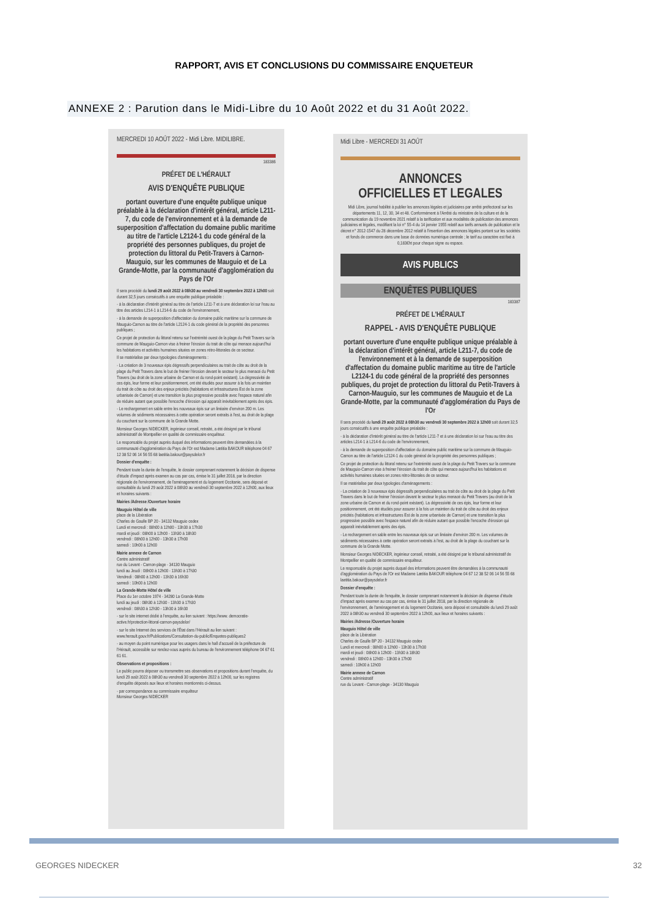RAPPORT, AVIS ET CONCLUSIONS DU COMMISSAIRE ENQUETEUR
ANNEXE 2 : Parution dans le Midi-Libre du 10 Août 2022 et du 31 Août 2022.
MERCREDI 10 AOÛT 2022 - Midi Libre. MIDILIBRE.
183386
PRÉFET DE L'HÉRAULT
AVIS D'ENQUÊTE PUBLIQUE
portant ouverture d'une enquête publique unique préalable à la déclaration d'intérêt général, article L211-7, du code de l'environnement et à la demande de superposition d'affectation du domaine public maritime au titre de l'article L2124-1 du code général de la propriété des personnes publiques, du projet de protection du littoral du Petit-Travers à Carnon-Mauguio, sur les communes de Mauguio et de La Grande-Motte, par la communauté d'agglomération du Pays de l'Or
Il sera procédé du lundi 29 août 2022 à 08h30 au vendredi 30 septembre 2022 à 12h00 soit durant 32,5 jours consécutifs à une enquête publique préalable :
- à la déclaration d'intérêt général au titre de l'article L211-7 et à une déclaration loi sur l'eau au titre des articles L214-1 à L214-6 du code de l'environnement,
- à la demande de superposition d'affectation du domaine public maritime sur la commune de Mauguio-Carnon au titre de l'article L2124-1 du code général de la propriété des personnes publiques ;
Ce projet de protection du littoral retenu sur l'extrémité ouest de la plage du Petit Travers sur la commune de Mauguio-Carnon vise à freiner l'érosion du trait de côte qui menace aujourd'hui les habitations et activités humaines situées en zones rétro-littorales de ce secteur.
Il se matérialise par deux typologies d'aménagements :
- La création de 3 nouveaux épis dégressifs perpendiculaires au trait de côte au droit de la plage du Petit Travers dans le but de freiner l'érosion devant le secteur le plus menacé du Petit Travers (au droit de la zone urbaine de Carnon et du rond-point existant). La dégressivité de ces épis, leur forme et leur positionnement, ont été étudiés pour assurer à la fois un maintien du trait de côte au droit des enjeux précités (habitations et infrastructures Est de la zone urbanisée de Carnon) et une transition la plus progressive possible avec l'espace naturel afin de réduire autant que possible l'encoche d'érosion qui apparaît inévitablement après des épis.
- Le rechargement en sable entre les nouveaux épis sur un linéaire d'environ 200 m. Les volumes de sédiments nécessaires à cette opération seront extraits à l'est, au droit de la plage du couchant sur la commune de la Grande Motte.
Monsieur Georges NIDECKER, ingénieur conseil, retraité, a été désigné par le tribunal administratif de Montpellier en qualité de commissaire enquêteur.
Le responsable du projet auprès duquel des informations peuvent être demandées à la communauté d'agglomération du Pays de l'Or est Madame Lætitia BAKOUR téléphone 04 67 12 38 52 06 14 56 55 68 laetitia.bakour@paysdelor.fr
Dossier d'enquête :
Pendant toute la durée de l'enquête, le dossier comprenant notamment la décision de dispense d'étude d'impact après examen au cas par cas, émise le 31 juillet 2018, par la direction régionale de l'environnement, de l'aménagement et du logement Occitanie, sera déposé et consultable du lundi 29 août 2022 à 08h30 au vendredi 30 septembre 2022 à 12h00, aux lieux et horaires suivants :
Mairies /Adresse /Ouverture horaire
Mauguio Hôtel de ville
place de la Libération
Charles de Gaulle BP 20 - 34132 Mauguio cedex
Lundi et mercredi : 08h00 à 12h00 - 13h30 à 17h30
mardi et jeudi : 08h00 à 12h00 - 13h30 à 18h30
vendredi : 08h00 à 12h00 - 13h30 à 17h00
samedi : 10h00 à 12h00
Mairie annexe de Carnon
Centre administratif
rue du Levant - Carnon-plage - 34130 Mauguio
lundi au Jeudi : 08h00 à 12h00 - 13h30 à 17h30
Vendredi : 08h00 à 12h00 - 13h30 à 16h30
samedi : 10h00 à 12h00
La Grande-Motte Hôtel de ville
Place du 1er octobre 1974 - 34280 La Grande-Motte
lundi au jeudi : 08h30 à 12h30 - 13h30 à 17h30
vendredi : 08h30 à 12h30 - 13h30 à 16h30
- sur le site internet dédié à l'enquête, au lien suivant : https://www. democratie-active.fr/protection-littoral-carnon-paysdelor/
- sur le site Internet des services de l'État dans l'Hérault au lien suivant : www.herault.gouv.fr/Publications/Consultation-du-public/Enquetes-publiques2
- au moyen du point numérique pour les usagers dans le hall d'accueil de la préfecture de l'Hérault, accessible sur rendez-vous auprès du bureau de l'environnement téléphone 04 67 61 61 61.
Observations et propositions :
Le public pourra déposer ou transmettre ses observations et propositions durant l'enquête, du lundi 29 août 2022 à 08h30 au vendredi 30 septembre 2022 à 12h00, sur les registres d'enquête déposés aux lieux et horaires mentionnés ci-dessus.
- par correspondance au commissaire enquêteur
Monsieur Georges NIDECKER
Midi Libre - MERCREDI 31 AOÛT
ANNONCES
OFFICIELLES ET LEGALES
Midi Libre, journal habilité à publier les annonces légales et judiciaires par arrêté préfectoral sur les départements 11, 12, 30, 34 et 48. Conformément à l'Arrêté du ministère de la culture et de la communication du 19 novembre 2021 relatif à la tarification et aux modalités de publication des annonces judiciaires et légales, modifiant la loi n° 55-4 du 14 janvier 1955 relatif aux tarifs annuels de publication et le décret n° 2012-1547 du 28 décembre 2012 relatif à l'insertion des annonces légales portant sur les sociétés et fonds de commerce dans une base de données numérique centrale ; le tarif au caractère est fixé à 0,183€ht pour chaque signe ou espace.
AVIS PUBLICS
ENQUÊTES PUBLIQUES
183387
PRÉFET DE L'HÉRAULT
RAPPEL - AVIS D'ENQUÊTE PUBLIQUE
portant ouverture d'une enquête publique unique préalable à la déclaration d'intérêt général, article L211-7, du code de l'environnement et à la demande de superposition d'affectation du domaine public maritime au titre de l'article L2124-1 du code général de la propriété des personnes publiques, du projet de protection du littoral du Petit-Travers à Carnon-Mauguio, sur les communes de Mauguio et de La Grande-Motte, par la communauté d'agglomération du Pays de l'Or
Il sera procédé du lundi 29 août 2022 à 08h30 au vendredi 30 septembre 2022 à 12h00 soit durant 32,5 jours consécutifs à une enquête publique préalable :
- à la déclaration d'intérêt général au titre de l'article L211-7 et à une déclaration loi sur l'eau au titre des articles L214-1 à L214-6 du code de l'environnement,
- à la demande de superposition d'affectation du domaine public maritime sur la commune de Mauguio-Carnon au titre de l'article L2124-1 du code général de la propriété des personnes publiques ;
Ce projet de protection du littoral retenu sur l'extrémité ouest de la plage du Petit Travers sur la commune de Mauguio-Carnon vise à freiner l'érosion du trait de côte qui menace aujourd'hui les habitations et activités humaines situées en zones rétro-littorales de ce secteur.
Il se matérialise par deux typologies d'aménagements :
- La création de 3 nouveaux épis dégressifs perpendiculaires au trait de côte au droit de la plage du Petit Travers dans le but de freiner l'érosion devant le secteur le plus menacé du Petit Travers (au droit de la zone urbaine de Carnon et du rond-point existant). La dégressivité de ces épis, leur forme et leur positionnement, ont été étudiés pour assurer à la fois un maintien du trait de côte au droit des enjeux précités (habitations et infrastructures Est de la zone urbanisée de Carnon) et une transition la plus progressive possible avec l'espace naturel afin de réduire autant que possible l'encoche d'érosion qui apparaît inévitablement après des épis.
- Le rechargement en sable entre les nouveaux épis sur un linéaire d'environ 200 m. Les volumes de sédiments nécessaires à cette opération seront extraits à l'est, au droit de la plage du couchant sur la commune de la Grande Motte.
Monsieur Georges NIDECKER, ingénieur conseil, retraité, a été désigné par le tribunal administratif de Montpellier en qualité de commissaire enquêteur.
Le responsable du projet auprès duquel des informations peuvent être demandées à la communauté d'agglomération du Pays de l'Or est Madame Lætitia BAKOUR téléphone 04 67 12 38 52 06 14 56 55 68 laetitia.bakour@paysdelor.fr
Dossier d'enquête :
Pendant toute la durée de l'enquête, le dossier comprenant notamment la décision de dispense d'étude d'impact après examen au cas par cas, émise le 31 juillet 2018, par la direction régionale de l'environnement, de l'aménagement et du logement Occitanie, sera déposé et consultable du lundi 29 août 2022 à 08h30 au vendredi 30 septembre 2022 à 12h00, aux lieux et horaires suivants :
Mairies /Adresse /Ouverture horaire
Mauguio Hôtel de ville
place de la Libération
Charles de Gaulle BP 20 - 34132 Mauguio cedex
Lundi et mercredi : 08h00 à 12h00 - 13h30 à 17h30
mardi et jeudi : 08h00 à 12h00 - 13h30 à 18h30
vendredi : 08h00 à 12h00 - 13h30 à 17h00
samedi : 10h00 à 12h00
Mairie annexe de Carnon
Centre administratif
rue du Levant - Carnon-plage - 34130 Mauguio
GEORGES NIDECKER 32